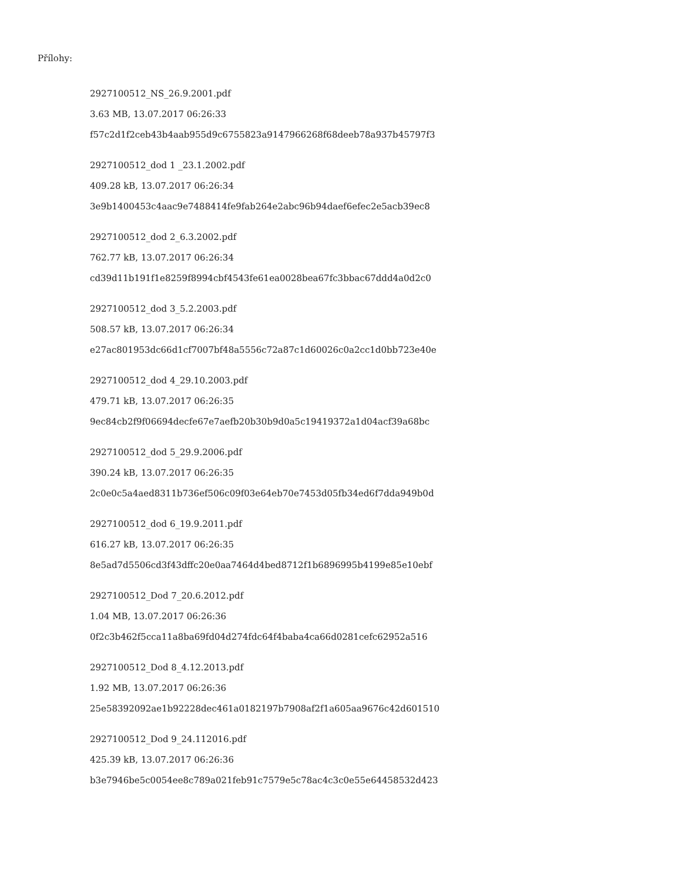Přílohy:
2927100512_NS_26.9.2001.pdf
3.63 MB, 13.07.2017 06:26:33
f57c2d1f2ceb43b4aab955d9c6755823a9147966268f68deeb78a937b45797f3
2927100512_dod 1 _23.1.2002.pdf
409.28 kB, 13.07.2017 06:26:34
3e9b1400453c4aac9e7488414fe9fab264e2abc96b94daef6efec2e5acb39ec8
2927100512_dod 2_6.3.2002.pdf
762.77 kB, 13.07.2017 06:26:34
cd39d11b191f1e8259f8994cbf4543fe61ea0028bea67fc3bbac67ddd4a0d2c0
2927100512_dod 3_5.2.2003.pdf
508.57 kB, 13.07.2017 06:26:34
e27ac801953dc66d1cf7007bf48a5556c72a87c1d60026c0a2cc1d0bb723e40e
2927100512_dod 4_29.10.2003.pdf
479.71 kB, 13.07.2017 06:26:35
9ec84cb2f9f06694decfe67e7aefb20b30b9d0a5c19419372a1d04acf39a68bc
2927100512_dod 5_29.9.2006.pdf
390.24 kB, 13.07.2017 06:26:35
2c0e0c5a4aed8311b736ef506c09f03e64eb70e7453d05fb34ed6f7dda949b0d
2927100512_dod 6_19.9.2011.pdf
616.27 kB, 13.07.2017 06:26:35
8e5ad7d5506cd3f43dffc20e0aa7464d4bed8712f1b6896995b4199e85e10ebf
2927100512_Dod 7_20.6.2012.pdf
1.04 MB, 13.07.2017 06:26:36
0f2c3b462f5cca11a8ba69fd04d274fdc64f4baba4ca66d0281cefc62952a516
2927100512_Dod 8_4.12.2013.pdf
1.92 MB, 13.07.2017 06:26:36
25e58392092ae1b92228dec461a0182197b7908af2f1a605aa9676c42d601510
2927100512_Dod 9_24.112016.pdf
425.39 kB, 13.07.2017 06:26:36
b3e7946be5c0054ee8c789a021feb91c7579e5c78ac4c3c0e55e64458532d423